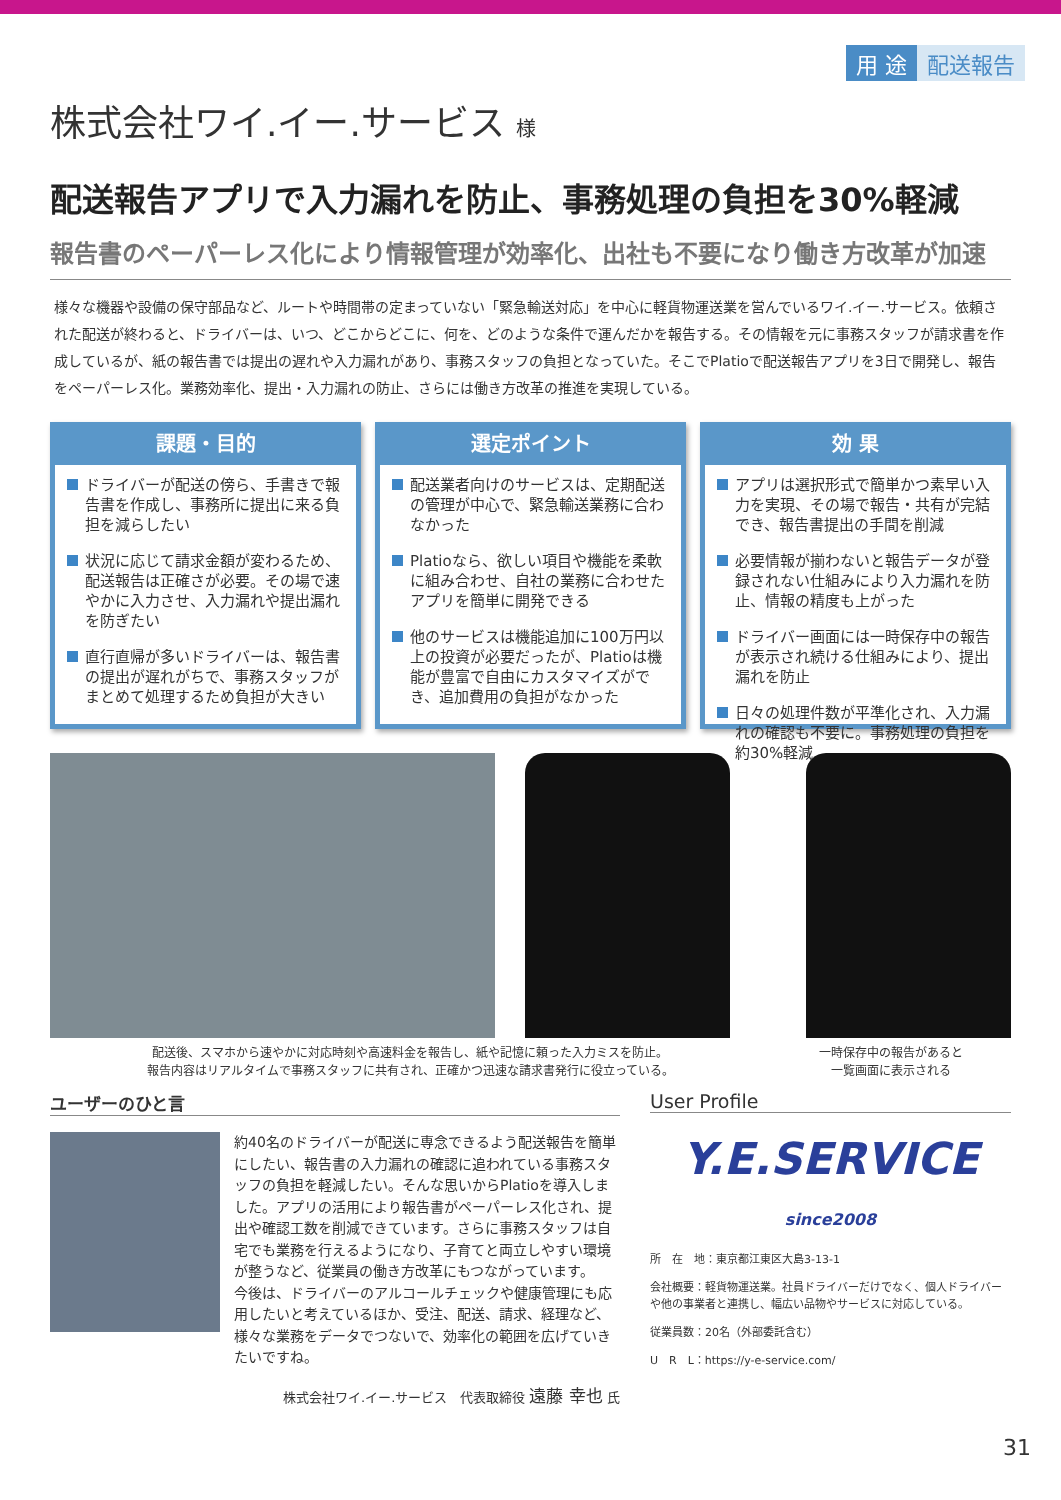用 途 配送報告
株式会社ワイ.イー.サービス 様
配送報告アプリで入力漏れを防止、事務処理の負担を30%軽減
報告書のペーパーレス化により情報管理が効率化、出社も不要になり働き方改革が加速
様々な機器や設備の保守部品など、ルートや時間帯の定まっていない「緊急輸送対応」を中心に軽貨物運送業を営んでいるワイ.イー.サービス。依頼された配送が終わると、ドライバーは、いつ、どこからどこに、何を、どのような条件で運んだかを報告する。その情報を元に事務スタッフが請求書を作成しているが、紙の報告書では提出の遅れや入力漏れがあり、事務スタッフの負担となっていた。そこでPlatioで配送報告アプリを3日で開発し、報告をペーパーレス化。業務効率化、提出・入力漏れの防止、さらには働き方改革の推進を実現している。
課題・目的
ドライバーが配送の傍ら、手書きで報告書を作成し、事務所に提出に来る負担を減らしたい
状況に応じて請求金額が変わるため、配送報告は正確さが必要。その場で速やかに入力させ、入力漏れや提出漏れを防ぎたい
直行直帰が多いドライバーは、報告書の提出が遅れがちで、事務スタッフがまとめて処理するため負担が大きい
選定ポイント
配送業者向けのサービスは、定期配送の管理が中心で、緊急輸送業務に合わなかった
Platioなら、欲しい項目や機能を柔軟に組み合わせ、自社の業務に合わせたアプリを簡単に開発できる
他のサービスは機能追加に100万円以上の投資が必要だったが、Platioは機能が豊富で自由にカスタマイズができ、追加費用の負担がなかった
効 果
アプリは選択形式で簡単かつ素早い入力を実現、その場で報告・共有が完結でき、報告書提出の手間を削減
必要情報が揃わないと報告データが登録されない仕組みにより入力漏れを防止、情報の精度も上がった
ドライバー画面には一時保存中の報告が表示され続ける仕組みにより、提出漏れを防止
日々の処理件数が平準化され、入力漏れの確認も不要に。事務処理の負担を約30%軽減
配送後、スマホから速やかに対応時刻や高速料金を報告し、紙や記憶に頼った入力ミスを防止。
報告内容はリアルタイムで事務スタッフに共有され、正確かつ迅速な請求書発行に役立っている。
一時保存中の報告があると
一覧画面に表示される
ユーザーのひと言
約40名のドライバーが配送に専念できるよう配送報告を簡単にしたい、報告書の入力漏れの確認に追われている事務スタッフの負担を軽減したい。そんな思いからPlatioを導入しました。アプリの活用により報告書がペーパーレス化され、提出や確認工数を削減できています。さらに事務スタッフは自宅でも業務を行えるようになり、子育てと両立しやすい環境が整うなど、従業員の働き方改革にもつながっています。
今後は、ドライバーのアルコールチェックや健康管理にも応用したいと考えているほか、受注、配送、請求、経理など、様々な業務をデータでつないで、効率化の範囲を広げていきたいですね。
株式会社ワイ.イー.サービス　代表取締役 遠藤 幸也 氏
User Profile
Y.E.SERVICE since2008
所　在　地：東京都江東区大島3-13-1
会社概要：軽貨物運送業。社員ドライバーだけでなく、個人ドライバーや他の事業者と連携し、幅広い品物やサービスに対応している。
従業員数：20名（外部委託含む）
U　R　L：https://y-e-service.com/
31